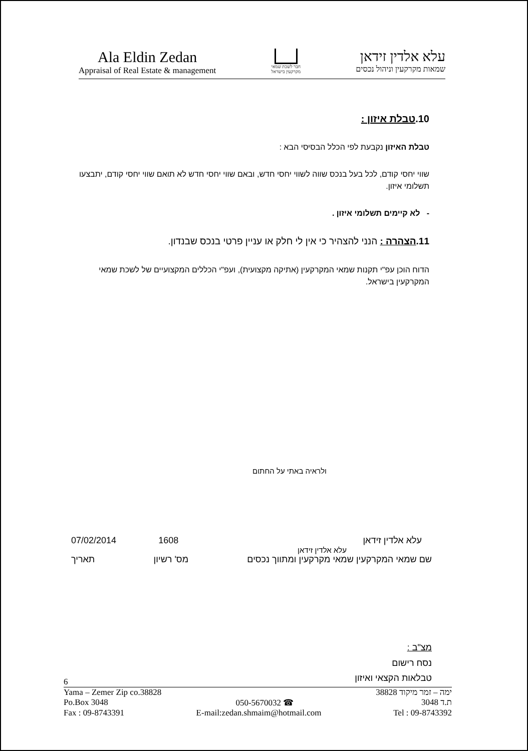Ala Eldin Zedan
Appraisal of Real Estate & management
חבר לשכת שמאי
מקרקעין בישראל
עלא אלדין זידאן
שמאות מקרקעין וניהול נכסים
10.טבלת איזון :
טבלת האיזון נקבעת לפי הכלל הבסיסי הבא :
שווי יחסי קודם, לכל בעל בנכס שווה לשווי יחסי חדש, ובאם שווי יחסי חדש לא תואם שווי יחסי קודם, יתבצעו תשלומי איזון.
- לא קיימים תשלומי איזון .
11.הצהרה : הנני להצהיר כי אין לי חלק או עניין פרטי בנכס שבנדון.
הדוח הוכן עפ"י תקנות שמאי המקרקעין (אתיקה מקצועית), ועפ"י הכללים המקצועיים של לשכת שמאי המקרקעין בישראל.
ולראיה באתי על החתום
עלא אלדין זידאן 1608 07/02/2014
עלא אלדין זידאן
שם שמאי המקרקעין שמאי מקרקעין ומתווך נכסים מס' רשיון תאריך
מצ"ב :
נסח רישום
טבלאות הקצאי ואיזון
6
Yama – Zemer Zip co.38828 ימה – זמר מיקוד 38828
Po.Box 3048 050-5670032 ☎ ת.ד 3048
Fax : 09-8743391 E-mail:zedan.shmaim@hotmail.com Tel : 09-8743392